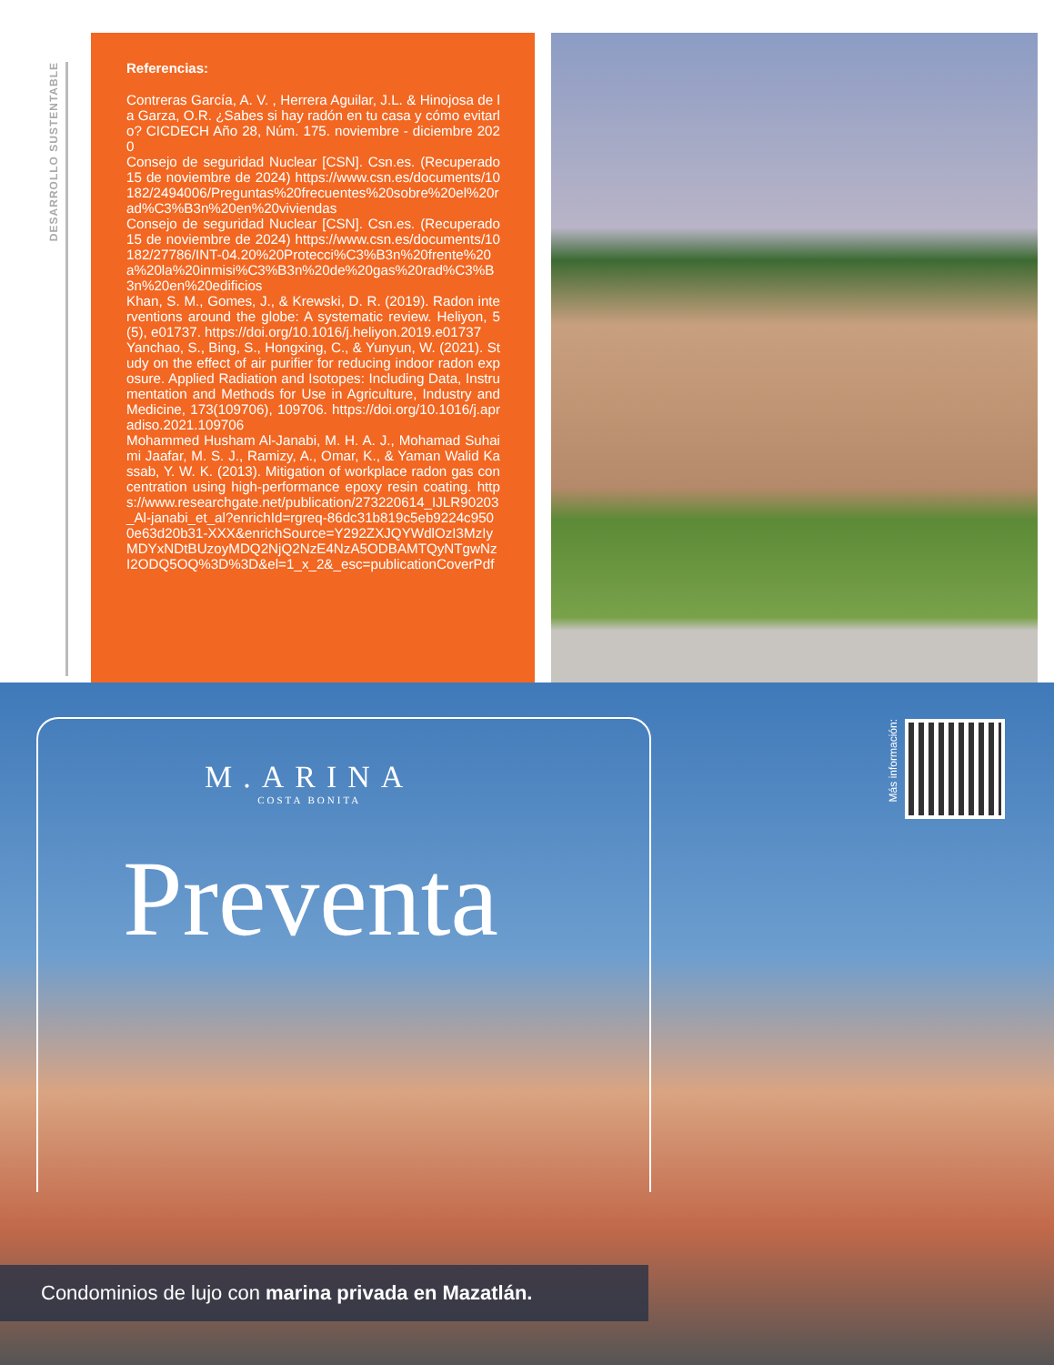DESARROLLO SUSTENTABLE
Referencias:
Contreras García, A. V. , Herrera Aguilar, J.L. & Hinojosa de la Garza, O.R. ¿Sabes si hay radón en tu casa y cómo evitarlo? CICDECH Año 28, Núm. 175. noviembre - diciembre 2020
Consejo de seguridad Nuclear [CSN]. Csn.es. (Recuperado 15 de noviembre de 2024) https://www.csn.es/documents/10182/2494006/Preguntas%20frecuentes%20sobre%20el%20rad%C3%B3n%20en%20viviendas
Consejo de seguridad Nuclear [CSN]. Csn.es. (Recuperado 15 de noviembre de 2024) https://www.csn.es/documents/10182/27786/INT-04.20%20Protecci%C3%B3n%20frente%20a%20la%20inmisi%C3%B3n%20de%20gas%20rad%C3%B3n%20en%20edificios
Khan, S. M., Gomes, J., & Krewski, D. R. (2019). Radon interventions around the globe: A systematic review. Heliyon, 5(5), e01737. https://doi.org/10.1016/j.heliyon.2019.e01737
Yanchao, S., Bing, S., Hongxing, C., & Yunyun, W. (2021). Study on the effect of air purifier for reducing indoor radon exposure. Applied Radiation and Isotopes: Including Data, Instrumentation and Methods for Use in Agriculture, Industry and Medicine, 173(109706), 109706. https://doi.org/10.1016/j.apradiso.2021.109706
Mohammed Husham Al-Janabi, M. H. A. J., Mohamad Suhaimi Jaafar, M. S. J., Ramizy, A., Omar, K., & Yaman Walid Kassab, Y. W. K. (2013). Mitigation of workplace radon gas concentration using high-performance epoxy resin coating. https://www.researchgate.net/publication/273220614_IJLR90203_Al-janabi_et_al?enrichId=rgreq-86dc31b819c5eb9224c9500e63d20b31-XXX&enrichSource=Y292ZXJQYWdlOzI3MzIyMDYxNDtBUzoyMDQ2NjQ2NzE4NzA5ODBAMTQyNTgwNzI2ODQ5OQ%3D%3D&el=1_x_2&_esc=publicationCoverPdf
M.ARINA
COSTA BONITA
Preventa
Más información:
Condominios de lujo con marina privada en Mazatlán.